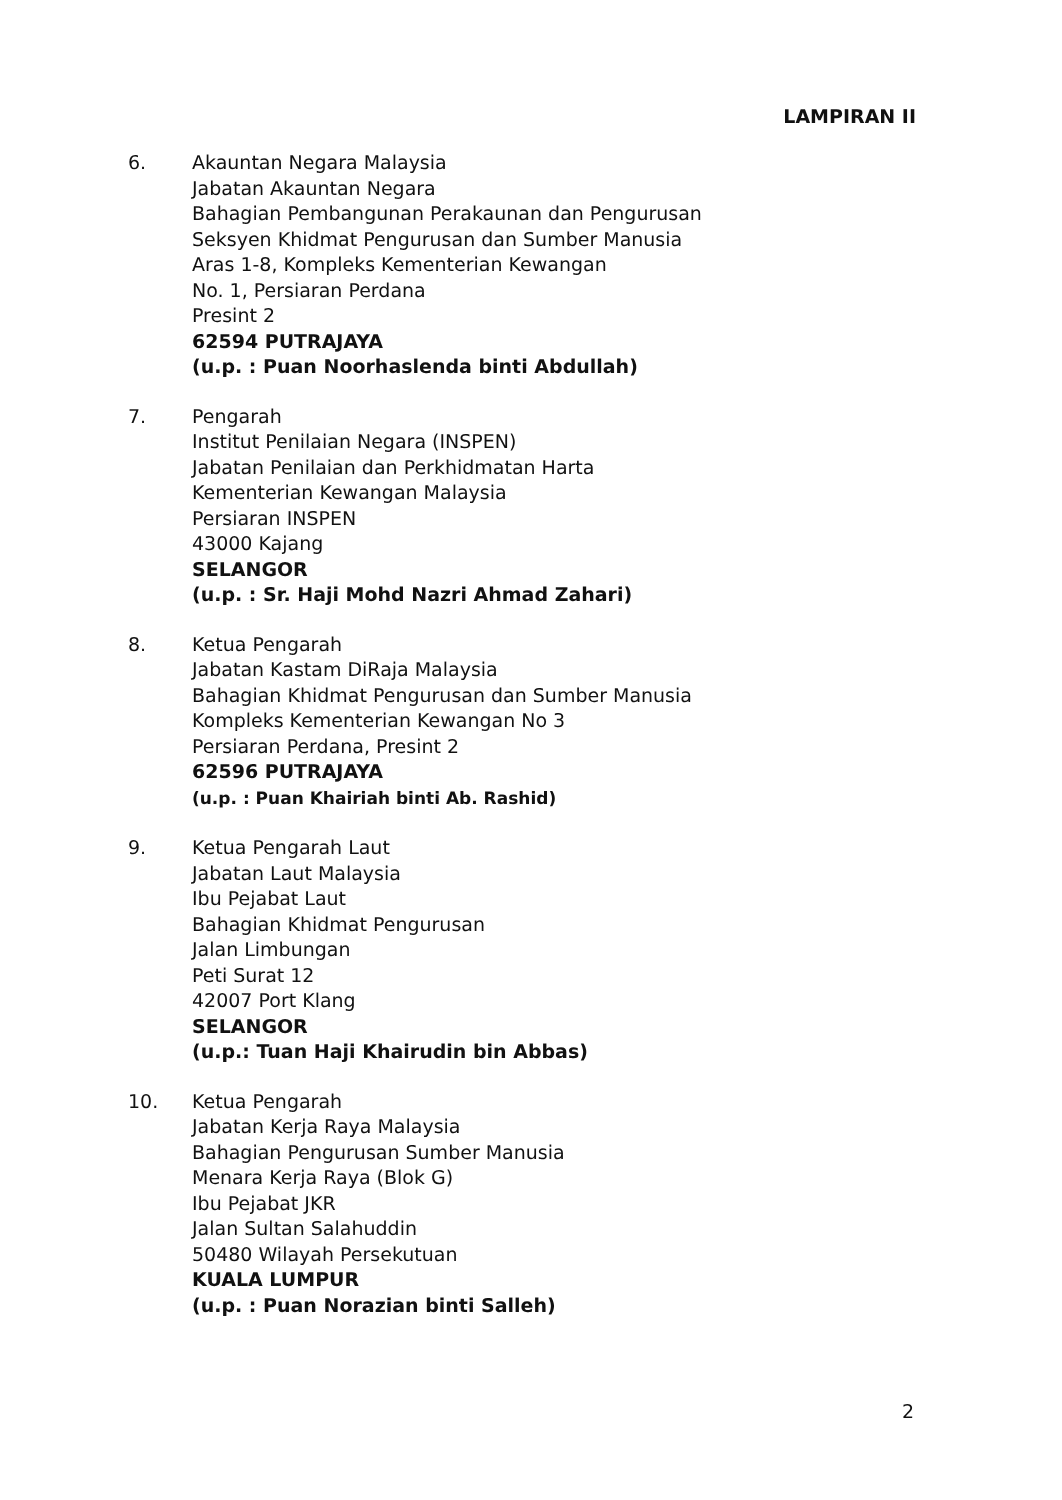LAMPIRAN II
6. Akauntan Negara Malaysia
Jabatan Akauntan Negara
Bahagian Pembangunan Perakaunan dan Pengurusan
Seksyen Khidmat Pengurusan dan Sumber Manusia
Aras 1-8, Kompleks Kementerian Kewangan
No. 1, Persiaran Perdana
Presint 2
62594 PUTRAJAYA
(u.p. : Puan Noorhaslenda binti Abdullah)
7. Pengarah
Institut Penilaian Negara (INSPEN)
Jabatan Penilaian dan Perkhidmatan Harta
Kementerian Kewangan Malaysia
Persiaran INSPEN
43000 Kajang
SELANGOR
(u.p. : Sr. Haji Mohd Nazri Ahmad Zahari)
8. Ketua Pengarah
Jabatan Kastam DiRaja Malaysia
Bahagian Khidmat Pengurusan dan Sumber Manusia
Kompleks Kementerian Kewangan No 3
Persiaran Perdana, Presint 2
62596 PUTRAJAYA
(u.p. : Puan Khairiah binti Ab. Rashid)
9. Ketua Pengarah Laut
Jabatan Laut Malaysia
Ibu Pejabat Laut
Bahagian Khidmat Pengurusan
Jalan Limbungan
Peti Surat 12
42007 Port Klang
SELANGOR
(u.p.: Tuan Haji Khairudin bin Abbas)
10. Ketua Pengarah
Jabatan Kerja Raya Malaysia
Bahagian Pengurusan Sumber Manusia
Menara Kerja Raya (Blok G)
Ibu Pejabat JKR
Jalan Sultan Salahuddin
50480 Wilayah Persekutuan
KUALA LUMPUR
(u.p. : Puan Norazian binti Salleh)
2